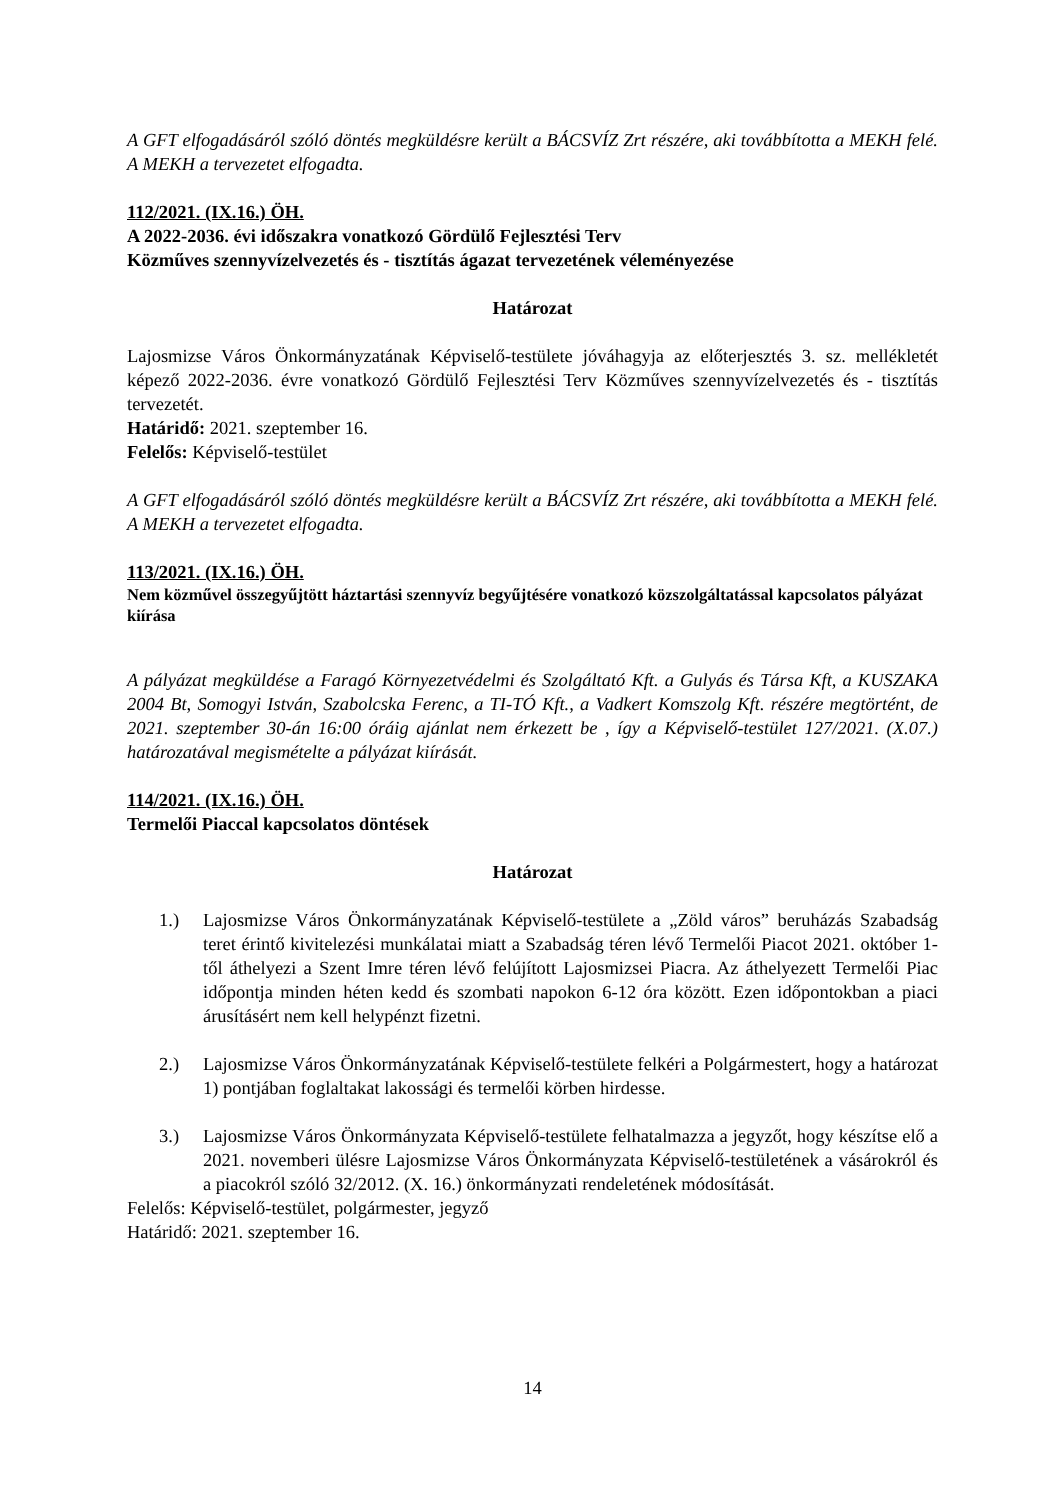A GFT elfogadásáról szóló döntés megküldésre került a BÁCSVÍZ Zrt részére, aki továbbította a MEKH felé. A MEKH a tervezetet elfogadta.
112/2021. (IX.16.) ÖH.
A 2022-2036. évi időszakra vonatkozó Gördülő Fejlesztési Terv
Közműves szennyvízelvezetés és - tisztítás ágazat tervezetének véleményezése
Határozat
Lajosmizse Város Önkormányzatának Képviselő-testülete jóváhagyja az előterjesztés 3. sz. mellékletét képező 2022-2036. évre vonatkozó Gördülő Fejlesztési Terv Közműves szennyvízelvezetés és - tisztítás tervezetét.
Határidő: 2021. szeptember 16.
Felelős: Képviselő-testület
A GFT elfogadásáról szóló döntés megküldésre került a BÁCSVÍZ Zrt részére, aki továbbította a MEKH felé. A MEKH a tervezetet elfogadta.
113/2021. (IX.16.) ÖH.
Nem közművel összegyűjtött háztartási szennyvíz begyűjtésére vonatkozó közszolgáltatással kapcsolatos pályázat kiírása
A pályázat megküldése a Faragó Környezetvédelmi és Szolgáltató Kft. a Gulyás és Társa Kft, a KUSZAKA 2004 Bt, Somogyi István, Szabolcska Ferenc, a TI-TÓ Kft., a Vadkert Komszolg Kft. részére megtörtént, de 2021. szeptember 30-án 16:00 óráig ajánlat nem érkezett be , így a Képviselő-testület 127/2021. (X.07.) határozatával megismételte a pályázat kiírását.
114/2021. (IX.16.) ÖH.
Termelői Piaccal kapcsolatos döntések
Határozat
1.) Lajosmizse Város Önkormányzatának Képviselő-testülete a „Zöld város” beruházás Szabadság teret érintő kivitelezési munkálatai miatt a Szabadság téren lévő Termelői Piacot 2021. október 1-től áthelyezi a Szent Imre téren lévő felújított Lajosmizsei Piacra. Az áthelyezett Termelői Piac időpontja minden héten kedd és szombati napokon 6-12 óra között. Ezen időpontokban a piaci árusításért nem kell helypénzt fizetni.
2.) Lajosmizse Város Önkormányzatának Képviselő-testülete felkéri a Polgármestert, hogy a határozat 1) pontjában foglaltakat lakossági és termelői körben hirdesse.
3.) Lajosmizse Város Önkormányzata Képviselő-testülete felhatalmazza a jegyzőt, hogy készítse elő a 2021. novemberi ülésre Lajosmizse Város Önkormányzata Képviselő-testületének a vásárokról és a piacokról szóló 32/2012. (X. 16.) önkormányzati rendeletének módosítását.
Felelős: Képviselő-testület, polgármester, jegyző
Határidő: 2021. szeptember 16.
14